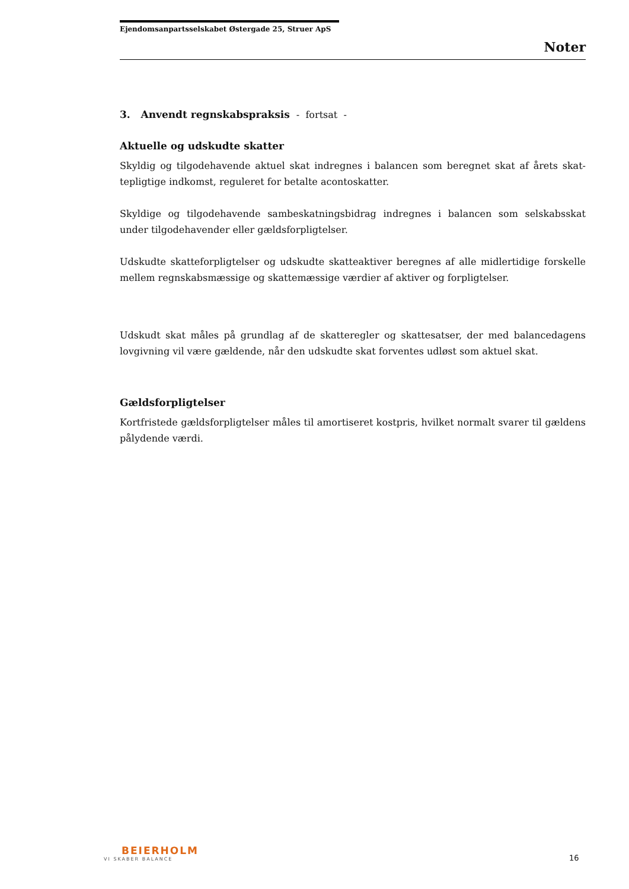Ejendomsanpartsselskabet Østergade 25, Struer ApS
Noter
3. Anvendt regnskabspraksis - fortsat -
Aktuelle og udskudte skatter
Skyldig og tilgodehavende aktuel skat indregnes i balancen som beregnet skat af årets skat­tepligtige indkomst, reguleret for betalte acontoskatter.
Skyldige og tilgodehavende sambeskatningsbidrag indregnes i balancen som selskabsskat under tilgodehavender eller gældsforpligtelser.
Udskudte skatteforpligtelser og udskudte skatteaktiver beregnes af alle midlertidige forskelle mellem regnskabsmæssige og skattemæssige værdier af aktiver og forpligtelser.
Udskudt skat måles på grundlag af de skatteregler og skattesatser, der med balancedagens lovgivning vil være gældende, når den udskudte skat forventes udløst som aktuel skat.
Gældsforpligtelser
Kortfristede gældsforpligtelser måles til amortiseret kostpris, hvilket normalt svarer til gæl­dens pålydende værdi.
BEIERHOLM
VI SKABER BALANCE
16